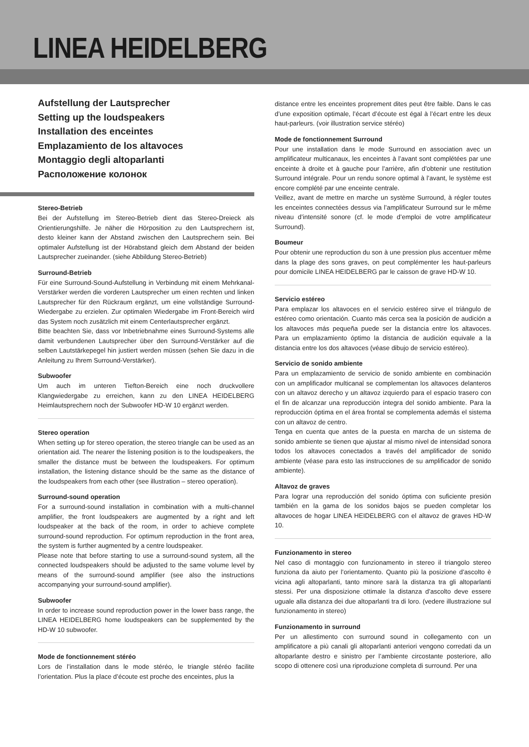LINEA HEIDELBERG
Aufstellung der Lautsprecher
Setting up the loudspeakers
Installation des enceintes
Emplazamiento de los altavoces
Montaggio degli altoparlanti
Расположение колонок
Stereo-Betrieb
Bei der Aufstellung im Stereo-Betrieb dient das Stereo-Dreieck als Orientierungshilfe. Je näher die Hörposition zu den Lautsprechern ist, desto kleiner kann der Abstand zwischen den Lautsprechern sein. Bei optimaler Aufstellung ist der Hörabstand gleich dem Abstand der beiden Lautsprecher zueinander. (siehe Abbildung Stereo-Betrieb)
Surround-Betrieb
Für eine Surround-Sound-Aufstellung in Verbindung mit einem Mehrkanal-Verstärker werden die vorderen Lautsprecher um einen rechten und linken Lautsprecher für den Rückraum ergänzt, um eine vollständige Surround-Wiedergabe zu erzielen. Zur optimalen Wiedergabe im Front-Bereich wird das System noch zusätzlich mit einem Centerlautsprecher ergänzt.
Bitte beachten Sie, dass vor Inbetriebnahme eines Surround-Systems alle damit verbundenen Lautsprecher über den Surround-Verstärker auf die selben Lautstärkepegel hin justiert werden müssen (sehen Sie dazu in die Anleitung zu Ihrem Surround-Verstärker).
Subwoofer
Um auch im unteren Tiefton-Bereich eine noch druckvollere Klangwiedergabe zu erreichen, kann zu den LINEA HEIDELBERG Heimlautsprechern noch der Subwoofer HD-W 10 ergänzt werden.
Stereo operation
When setting up for stereo operation, the stereo triangle can be used as an orientation aid. The nearer the listening position is to the loudspeakers, the smaller the distance must be between the loudspeakers. For optimum installation, the listening distance should be the same as the distance of the loudspeakers from each other (see illustration – stereo operation).
Surround-sound operation
For a surround-sound installation in combination with a multi-channel amplifier, the front loudspeakers are augmented by a right and left loudspeaker at the back of the room, in order to achieve complete surround-sound reproduction. For optimum reproduction in the front area, the system is further augmented by a centre loudspeaker.
Please note that before starting to use a surround-sound system, all the connected loudspeakers should be adjusted to the same volume level by means of the surround-sound amplifier (see also the instructions accompanying your surround-sound amplifier).
Subwoofer
In order to increase sound reproduction power in the lower bass range, the LINEA HEIDELBERG home loudspeakers can be supplemented by the HD-W 10 subwoofer.
Mode de fonctionnement stéréo
Lors de l’installation dans le mode stéréo, le triangle stéréo facilite l’orientation. Plus la place d’écoute est proche des enceintes, plus la
distance entre les enceintes proprement dites peut être faible. Dans le cas d’une exposition optimale, l’écart d’écoute est égal à l’écart entre les deux haut-parleurs. (voir illustration service stéréo)
Mode de fonctionnement Surround
Pour une installation dans le mode Surround en association avec un amplificateur multicanaux, les enceintes à l’avant sont complétées par une enceinte à droite et à gauche pour l’arrière, afin d’obtenir une restitution Surround intégrale. Pour un rendu sonore optimal à l’avant, le système est encore complété par une enceinte centrale.
Veillez, avant de mettre en marche un système Surround, à régler toutes les enceintes connectées dessus via l’amplificateur Surround sur le même niveau d’intensité sonore (cf. le mode d’emploi de votre amplificateur Surround).
Boumeur
Pour obtenir une reproduction du son à une pression plus accentuer même dans la plage des sons graves, on peut complémenter les haut-parleurs pour domicile LINEA HEIDELBERG par le caisson de grave HD-W 10.
Servicio estéreo
Para emplazar los altavoces en el servicio estéreo sirve el triángulo de estéreo como orientación. Cuanto más cerca sea la posición de audición a los altavoces más pequeña puede ser la distancia entre los altavoces. Para un emplazamiento óptimo la distancia de audición equivale a la distancia entre los dos altavoces (véase dibujo de servicio estéreo).
Servicio de sonido ambiente
Para un emplazamiento de servicio de sonido ambiente en combinación con un amplificador multicanal se complementan los altavoces delanteros con un altavoz derecho y un altavoz izquierdo para el espacio trasero con el fin de alcanzar una reproducción íntegra del sonido ambiente. Para la reproducción óptima en el área frontal se complementa además el sistema con un altavoz de centro.
Tenga en cuenta que antes de la puesta en marcha de un sistema de sonido ambiente se tienen que ajustar al mismo nivel de intensidad sonora todos los altavoces conectados a través del amplificador de sonido ambiente (véase para esto las instrucciones de su amplificador de sonido ambiente).
Altavoz de graves
Para lograr una reproducción del sonido óptima con suficiente presión también en la gama de los sonidos bajos se pueden completar los altavoces de hogar LINEA HEIDELBERG con el altavoz de graves HD-W 10.
Funzionamento in stereo
Nel caso di montaggio con funzionamento in stereo il triangolo stereo funziona da aiuto per l’orientamento. Quanto più la posizione d’ascolto è vicina agli altoparlanti, tanto minore sarà la distanza tra gli altoparlanti stessi. Per una disposizione ottimale la distanza d’ascolto deve essere uguale alla distanza dei due altoparlanti tra di loro. (vedere illustrazione sul funzionamento in stereo)
Funzionamento in surround
Per un allestimento con surround sound in collegamento con un amplificatore a più canali gli altoparlanti anteriori vengono corredati da un altoparlante destro e sinistro per l’ambiente circostante posteriore, allo scopo di ottenere così una riproduzione completa di surround. Per una